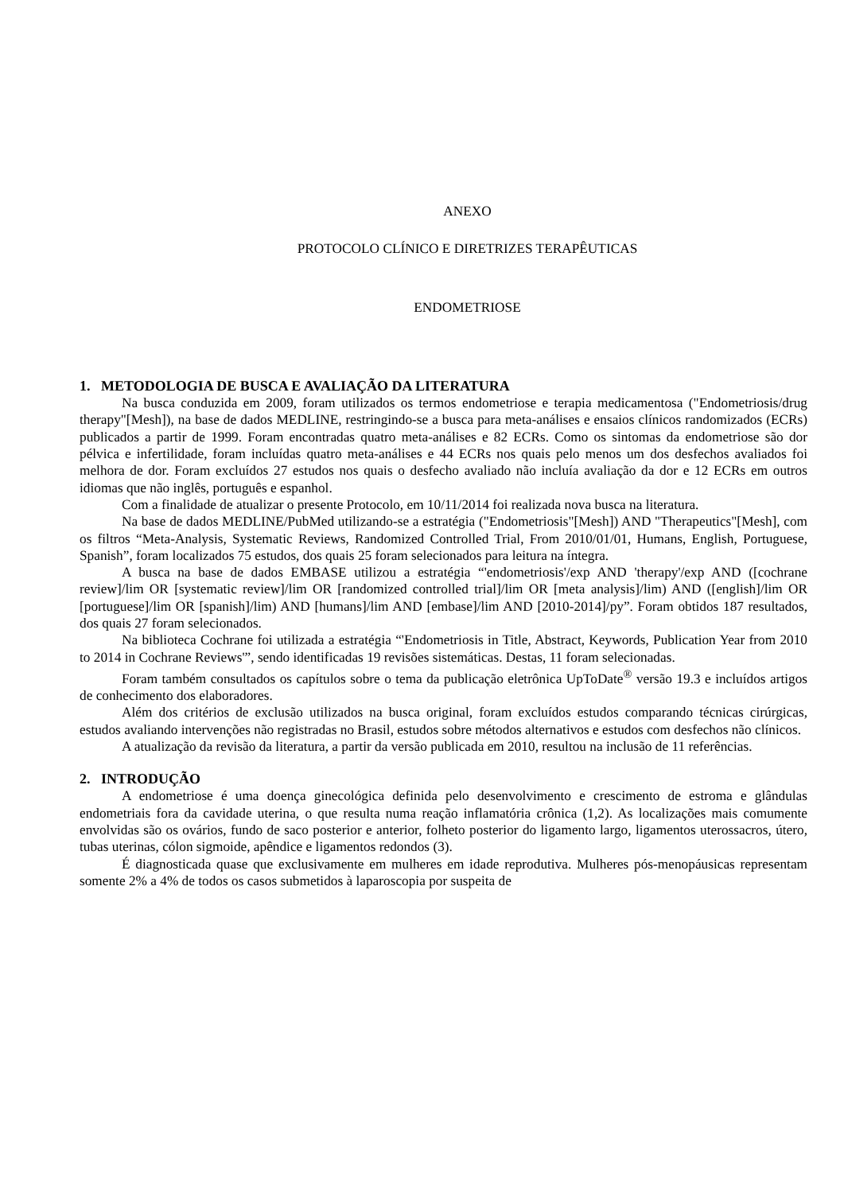ANEXO
PROTOCOLO CLÍNICO E DIRETRIZES TERAPÊUTICAS
ENDOMETRIOSE
1. METODOLOGIA DE BUSCA E AVALIAÇÃO DA LITERATURA
Na busca conduzida em 2009, foram utilizados os termos endometriose e terapia medicamentosa ("Endometriosis/drug therapy"[Mesh]), na base de dados MEDLINE, restringindo-se a busca para meta-análises e ensaios clínicos randomizados (ECRs) publicados a partir de 1999. Foram encontradas quatro meta-análises e 82 ECRs. Como os sintomas da endometriose são dor pélvica e infertilidade, foram incluídas quatro meta-análises e 44 ECRs nos quais pelo menos um dos desfechos avaliados foi melhora de dor. Foram excluídos 27 estudos nos quais o desfecho avaliado não incluía avaliação da dor e 12 ECRs em outros idiomas que não inglês, português e espanhol.
Com a finalidade de atualizar o presente Protocolo, em 10/11/2014 foi realizada nova busca na literatura.
Na base de dados MEDLINE/PubMed utilizando-se a estratégia ("Endometriosis"[Mesh]) AND "Therapeutics"[Mesh], com os filtros “Meta-Analysis, Systematic Reviews, Randomized Controlled Trial, From 2010/01/01, Humans, English, Portuguese, Spanish”, foram localizados 75 estudos, dos quais 25 foram selecionados para leitura na íntegra.
A busca na base de dados EMBASE utilizou a estratégia “'endometriosis'/exp AND 'therapy'/exp AND ([cochrane review]/lim OR [systematic review]/lim OR [randomized controlled trial]/lim OR [meta analysis]/lim) AND ([english]/lim OR [portuguese]/lim OR [spanish]/lim) AND [humans]/lim AND [embase]/lim AND [2010-2014]/py”. Foram obtidos 187 resultados, dos quais 27 foram selecionados.
Na biblioteca Cochrane foi utilizada a estratégia “'Endometriosis in Title, Abstract, Keywords, Publication Year from 2010 to 2014 in Cochrane Reviews'”, sendo identificadas 19 revisões sistemáticas. Destas, 11 foram selecionadas.
Foram também consultados os capítulos sobre o tema da publicação eletrônica UpToDate<sup>®</sup> versão 19.3 e incluídos artigos de conhecimento dos elaboradores.
Além dos critérios de exclusão utilizados na busca original, foram excluídos estudos comparando técnicas cirúrgicas, estudos avaliando intervenções não registradas no Brasil, estudos sobre métodos alternativos e estudos com desfechos não clínicos.
A atualização da revisão da literatura, a partir da versão publicada em 2010, resultou na inclusão de 11 referências.
2. INTRODUÇÃO
A endometriose é uma doença ginecológica definida pelo desenvolvimento e crescimento de estroma e glândulas endometriais fora da cavidade uterina, o que resulta numa reação inflamatória crônica (1,2). As localizações mais comumente envolvidas são os ovários, fundo de saco posterior e anterior, folheto posterior do ligamento largo, ligamentos uterossacros, útero, tubas uterinas, cólon sigmoide, apêndice e ligamentos redondos (3).
É diagnosticada quase que exclusivamente em mulheres em idade reprodutiva. Mulheres pós-menopáusicas representam somente 2% a 4% de todos os casos submetidos à laparoscopia por suspeita de